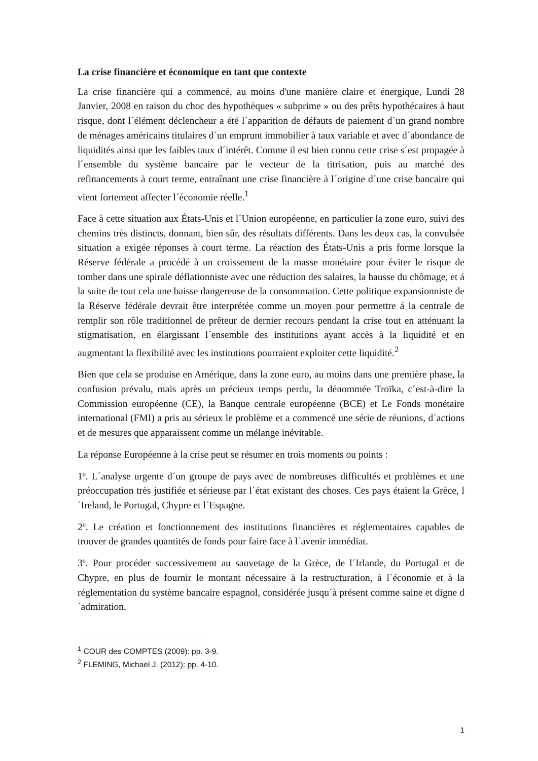La crise financière et économique en tant que contexte
La crise financière qui a commencé, au moins d'une manière claire et énergique, Lundi 28 Janvier, 2008 en raison du choc des hypothèques « subprime » ou des prêts hypothécaires à haut risque, dont l´élément déclencheur a été l´apparition de défauts de paiement d´un grand nombre de ménages américains titulaires d´un emprunt immobilier à taux variable et avec d´abondance de liquidités ainsi que les faibles taux d´intérêt. Comme il est bien connu cette crise s´est propagée à l´ensemble du système bancaire par le vecteur de la titrisation, puis au marché des refinancements à court terme, entraînant une crise financière à l´origine d´une crise bancaire qui vient fortement affecter l´économie réelle.<sup>1</sup>
Face à cette situation aux États-Unis et l´Union européenne, en particulier la zone euro, suivi des chemins très distincts, donnant, bien sûr, des résultats différents. Dans les deux cas, la convulsée situation a exigée réponses à court terme. La réaction des États-Unis a pris forme lorsque la Réserve fédérale a procédé à un croissement de la masse monétaire pour éviter le risque de tomber dans une spirale déflationniste avec une réduction des salaires, la hausse du chômage, et á la suite de tout cela une baisse dangereuse de la consommation. Cette politique expansionniste de la Réserve fédérale devrait être interprétée comme un moyen pour permettre á la centrale de remplir son rôle traditionnel de prêteur de dernier recours pendant la crise tout en atténuant la stigmatisation, en élargissant l´ensemble des institutions ayant accès à la liquidité et en augmentant la flexibilité avec les institutions pourraient exploiter cette liquidité.<sup>2</sup>
Bien que cela se produise en Amérique, dans la zone euro, au moins dans une première phase, la confusion prévalu, mais après un précieux temps perdu, la dénommée Troïka, c´est-à-dire la Commission européenne (CE), la Banque centrale européenne (BCE) et Le Fonds monétaire international (FMI) a pris au sérieux le problème et a commencé une série de réunions, d´actions et de mesures que apparaissent comme un mélange inévitable.
La réponse Européenne à la crise peut se résumer en trois moments ou points :
1º. L´analyse urgente d´un groupe de pays avec de nombreuses difficultés et problèmes et une préoccupation très justifiée et sérieuse par l´état existant des choses. Ces pays étaient la Grèce, l´Ireland, le Portugal, Chypre et l´Espagne.
2º. Le création et fonctionnement des institutions financières et réglementaires capables de trouver de grandes quantités de fonds pour faire face à l´avenir immédiat.
3º. Pour procéder successivement au sauvetage de la Grèce, de l´Irlande, du Portugal et de Chypre, en plus de fournir le montant nécessaire à la restructuration, à l´économie et à la réglementation du système bancaire espagnol, considérée jusqu´à présent comme saine et digne d´admiration.
<sup>1</sup> COUR des COMPTES (2009): pp. 3-9.
<sup>2</sup> FLEMING, Michael J. (2012): pp. 4-10.
1